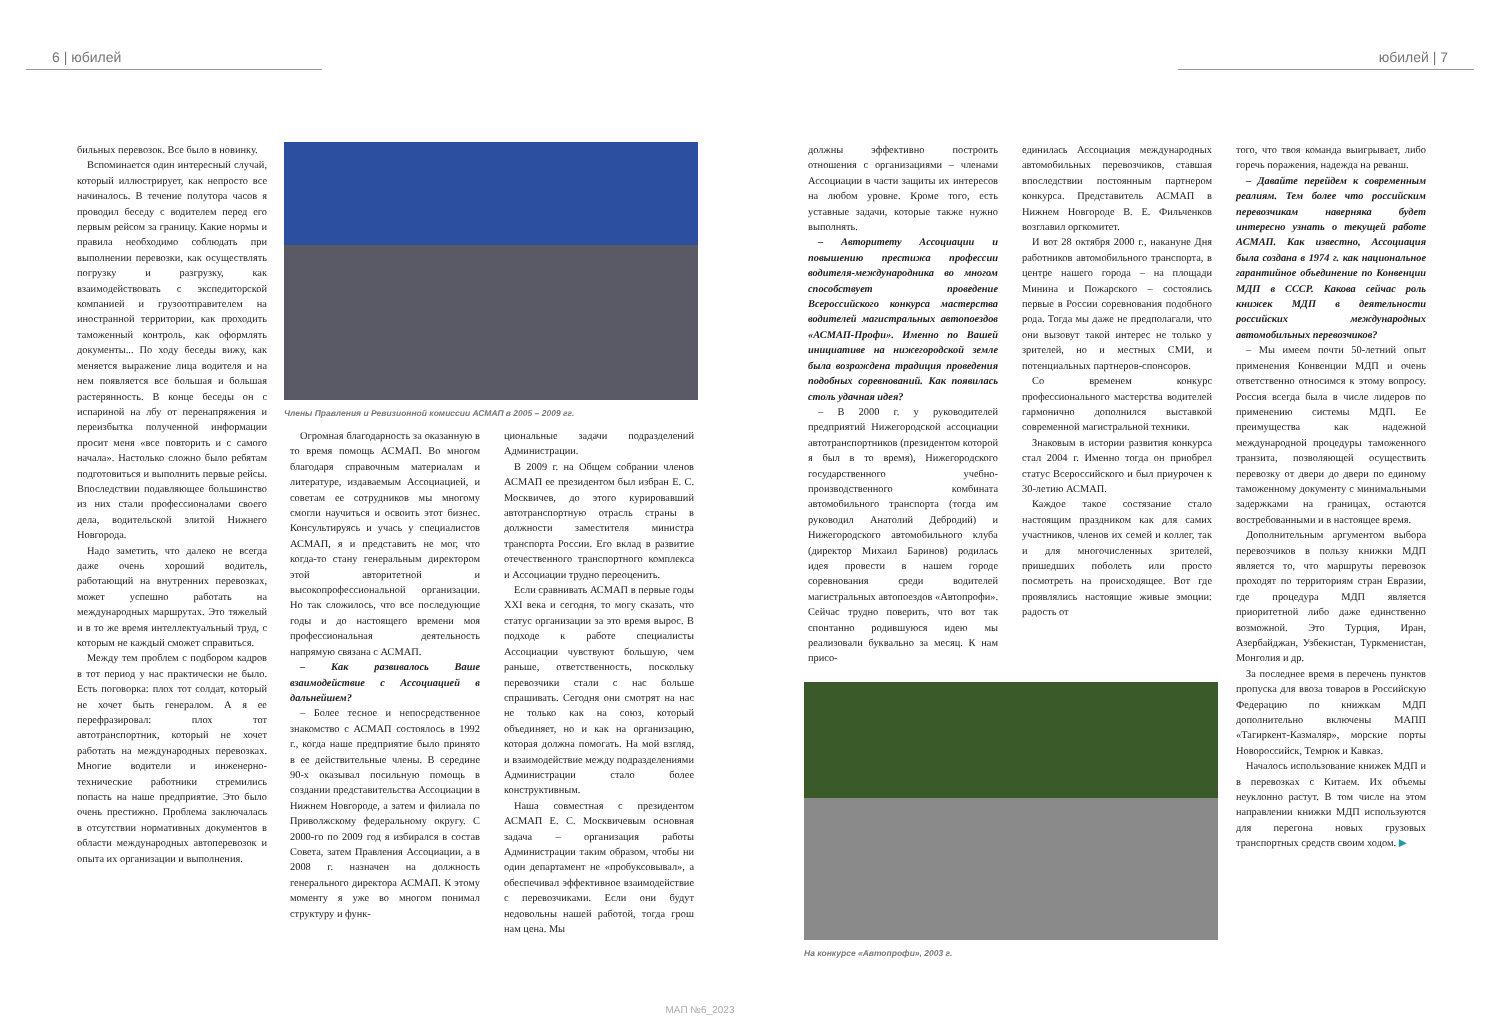6 | юбилей юбилей | 7
бильных перевозок. Все было в новинку.
Вспоминается один интересный случай, который иллюстрирует, как непросто все начиналось. В течение полутора часов я проводил беседу с водителем перед его первым рейсом за границу. Какие нормы и правила необходимо соблюдать при выполнении перевозки, как осуществлять погрузку и разгрузку, как взаимодействовать с экспедиторской компанией и грузоотправителем на иностранной территории, как проходить таможенный контроль, как оформлять документы... По ходу беседы вижу, как меняется выражение лица водителя и на нем появляется все большая и большая растерянность. В конце беседы он с испариной на лбу от перенапряжения и переизбытка полученной информации просит меня «все повторить и с самого начала». Настолько сложно было ребятам подготовиться и выполнить первые рейсы. Впоследствии подавляющее большинство из них стали профессионалами своего дела, водительской элитой Нижнего Новгорода.
Надо заметить, что далеко не всегда даже очень хороший водитель, работающий на внутренних перевозках, может успешно работать на международных маршрутах. Это тяжелый и в то же время интеллектуальный труд, с которым не каждый сможет справиться.
Между тем проблем с подбором кадров в тот период у нас практически не было. Есть поговорка: плох тот солдат, который не хочет быть генералом. А я ее перефразировал: плох тот автотранспортник, который не хочет работать на международных перевозках. Многие водители и инженерно-технические работники стремились попасть на наше предприятие. Это было очень престижно. Проблема заключалась в отсутствии нормативных документов в области международных автоперевозок и опыта их организации и выполнения.
Члены Правления и Ревизионной комиссии АСМАП в 2005 – 2009 гг.
Огромная благодарность за оказанную в то время помощь АСМАП. Во многом благодаря справочным материалам и литературе, издаваемым Ассоциацией, и советам ее сотрудников мы многому смогли научиться и освоить этот бизнес. Консультируясь и учась у специалистов АСМАП, я и представить не мог, что когда-то стану генеральным директором этой авторитетной и высокопрофессиональной организации. Но так сложилось, что все последующие годы и до настоящего времени моя профессиональная деятельность напрямую связана с АСМАП.
– Как развивалось Ваше взаимодействие с Ассоциацией в дальнейшем?
– Более тесное и непосредственное знакомство с АСМАП состоялось в 1992 г., когда наше предприятие было принято в ее действительные члены. В середине 90-х оказывал посильную помощь в создании представительства Ассоциации в Нижнем Новгороде, а затем и филиала по Приволжскому федеральному округу. С 2000-го по 2009 год я избирался в состав Совета, затем Правления Ассоциации, а в 2008 г. назначен на должность генерального директора АСМАП. К этому моменту я уже во многом понимал структуру и функ-
циональные задачи подразделений Администрации.
В 2009 г. на Общем собрании членов АСМАП ее президентом был избран Е. С. Москвичев, до этого курировавший автотранспортную отрасль страны в должности заместителя министра транспорта России. Его вклад в развитие отечественного транспортного комплекса и Ассоциации трудно переоценить.
Если сравнивать АСМАП в первые годы XXI века и сегодня, то могу сказать, что статус организации за это время вырос. В подходе к работе специалисты Ассоциации чувствуют большую, чем раньше, ответственность, поскольку перевозчики стали с нас больше спрашивать. Сегодня они смотрят на нас не только как на союз, который объединяет, но и как на организацию, которая должна помогать. На мой взгляд, и взаимодействие между подразделениями Администрации стало более конструктивным.
Наша совместная с президентом АСМАП Е. С. Москвичевым основная задача – организация работы Администрации таким образом, чтобы ни один департамент не «пробуксовывал», а обеспечивал эффективное взаимодействие с перевозчиками. Если они будут недовольны нашей работой, тогда грош нам цена. Мы
должны эффективно построить отношения с организациями – членами Ассоциации в части защиты их интересов на любом уровне. Кроме того, есть уставные задачи, которые также нужно выполнять.
– Авторитету Ассоциации и повышению престижа профессии водителя-международника во многом способствует проведение Всероссийского конкурса мастерства водителей магистральных автопоездов «АСМАП-Профи». Именно по Вашей инициативе на нижегородской земле была возрождена традиция проведения подобных соревнований. Как появилась столь удачная идея?
– В 2000 г. у руководителей предприятий Нижегородской ассоциации автотранспортников (президентом которой я был в то время), Нижегородского государственного учебно-производственного комбината автомобильного транспорта (тогда им руководил Анатолий Дебродий) и Нижегородского автомобильного клуба (директор Михаил Баринов) родилась идея провести в нашем городе соревнования среди водителей магистральных автопоездов «Автопрофи». Сейчас трудно поверить, что вот так спонтанно родившуюся идею мы реализовали буквально за месяц. К нам присо-
единилась Ассоциация международных автомобильных перевозчиков, ставшая впоследствии постоянным партнером конкурса. Представитель АСМАП в Нижнем Новгороде В. Е. Фильченков возглавил оргкомитет.
И вот 28 октября 2000 г., накануне Дня работников автомобильного транспорта, в центре нашего города – на площади Минина и Пожарского – состоялись первые в России соревнования подобного рода. Тогда мы даже не предполагали, что они вызовут такой интерес не только у зрителей, но и местных СМИ, и потенциальных партнеров-спонсоров.
Со временем конкурс профессионального мастерства водителей гармонично дополнился выставкой современной магистральной техники.
Знаковым в истории развития конкурса стал 2004 г. Именно тогда он приобрел статус Всероссийского и был приурочен к 30-летию АСМАП.
Каждое такое состязание стало настоящим праздником как для самих участников, членов их семей и коллег, так и для многочисленных зрителей, пришедших поболеть или просто посмотреть на происходящее. Вот где проявлялись настоящие живые эмоции: радость от
На конкурсе «Автопрофи», 2003 г.
того, что твоя команда выигрывает, либо горечь поражения, надежда на реванш.
– Давайте перейдем к современным реалиям. Тем более что российским перевозчикам наверняка будет интересно узнать о текущей работе АСМАП. Как известно, Ассоциация была создана в 1974 г. как национальное гарантийное объединение по Конвенции МДП в СССР. Какова сейчас роль книжек МДП в деятельности российских международных автомобильных перевозчиков?
– Мы имеем почти 50-летний опыт применения Конвенции МДП и очень ответственно относимся к этому вопросу. Россия всегда была в числе лидеров по применению системы МДП. Ее преимущества как надежной международной процедуры таможенного транзита, позволяющей осуществить перевозку от двери до двери по единому таможенному документу с минимальными задержками на границах, остаются востребованными и в настоящее время.
Дополнительным аргументом выбора перевозчиков в пользу книжки МДП является то, что маршруты перевозок проходят по территориям стран Евразии, где процедура МДП является приоритетной либо даже единственно возможной. Это Турция, Иран, Азербайджан, Узбекистан, Туркменистан, Монголия и др.
За последнее время в перечень пунктов пропуска для ввоза товаров в Российскую Федерацию по книжкам МДП дополнительно включены МАПП «Тагиркент-Казмаляр», морские порты Новороссийск, Темрюк и Кавказ.
Началось использование книжек МДП и в перевозках с Китаем. Их объемы неуклонно растут. В том числе на этом направлении книжки МДП используются для перегона новых грузовых транспортных средств своим ходом. ▶
МАП №6_2023